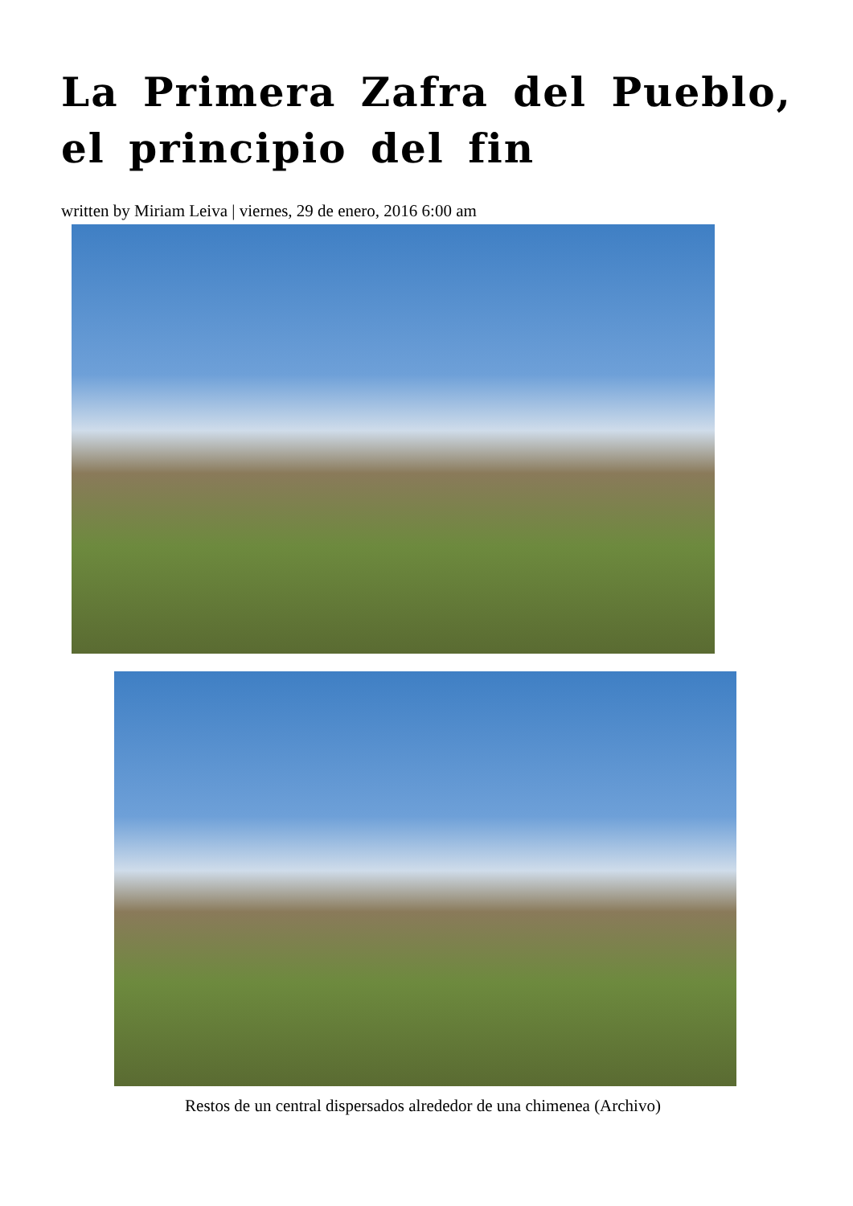La Primera Zafra del Pueblo, el principio del fin
written by Miriam Leiva | viernes, 29 de enero, 2016 6:00 am
Restos de un central dispersados alrededor de una chimenea (Archivo)